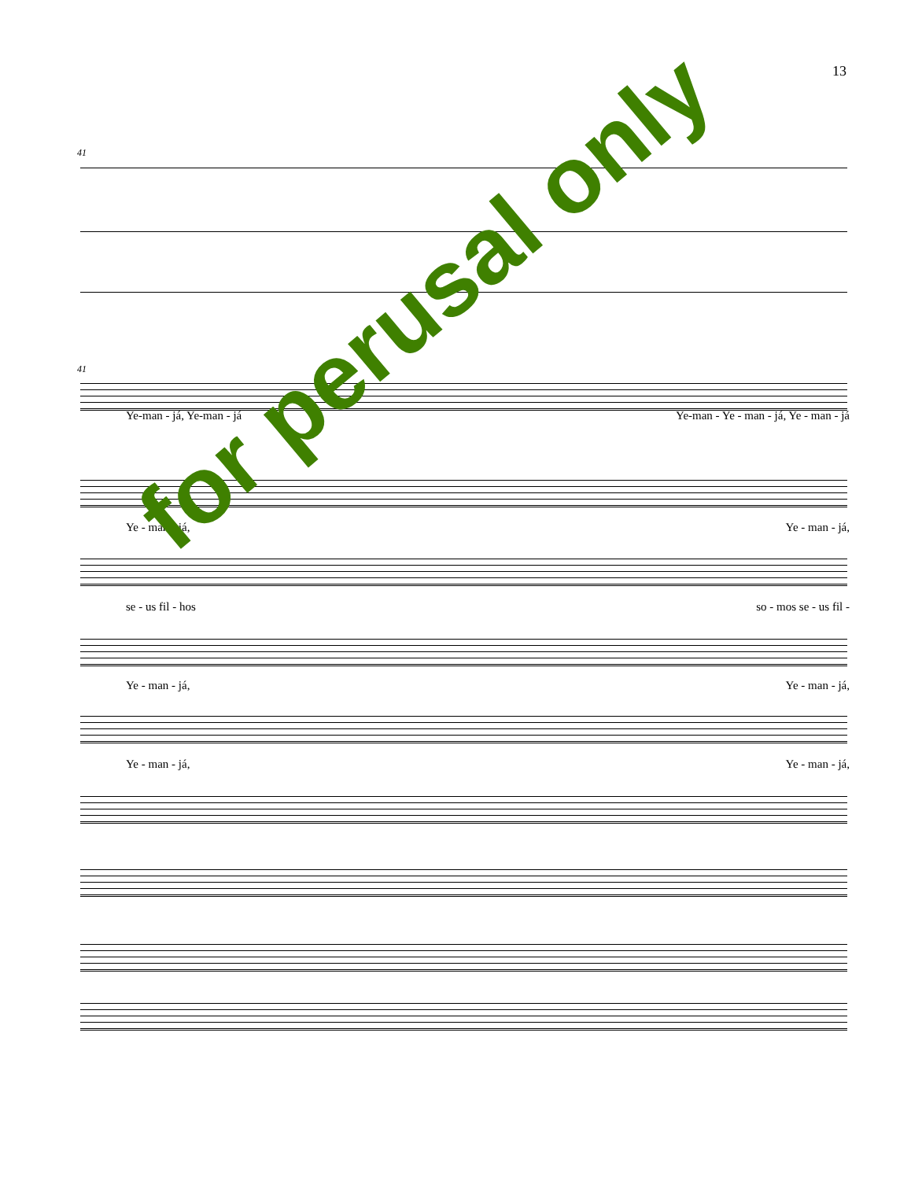13
41
41
Ye-man - já, Ye-man - já Ye-man - Ye - man - já, Ye - man - já
Ye - man - já, Ye - man - já,
se - us fil - hos so - mos se - us fil -
Ye - man - já, Ye - man - já,
Ye - man - já, Ye - man - já,
for perusal only